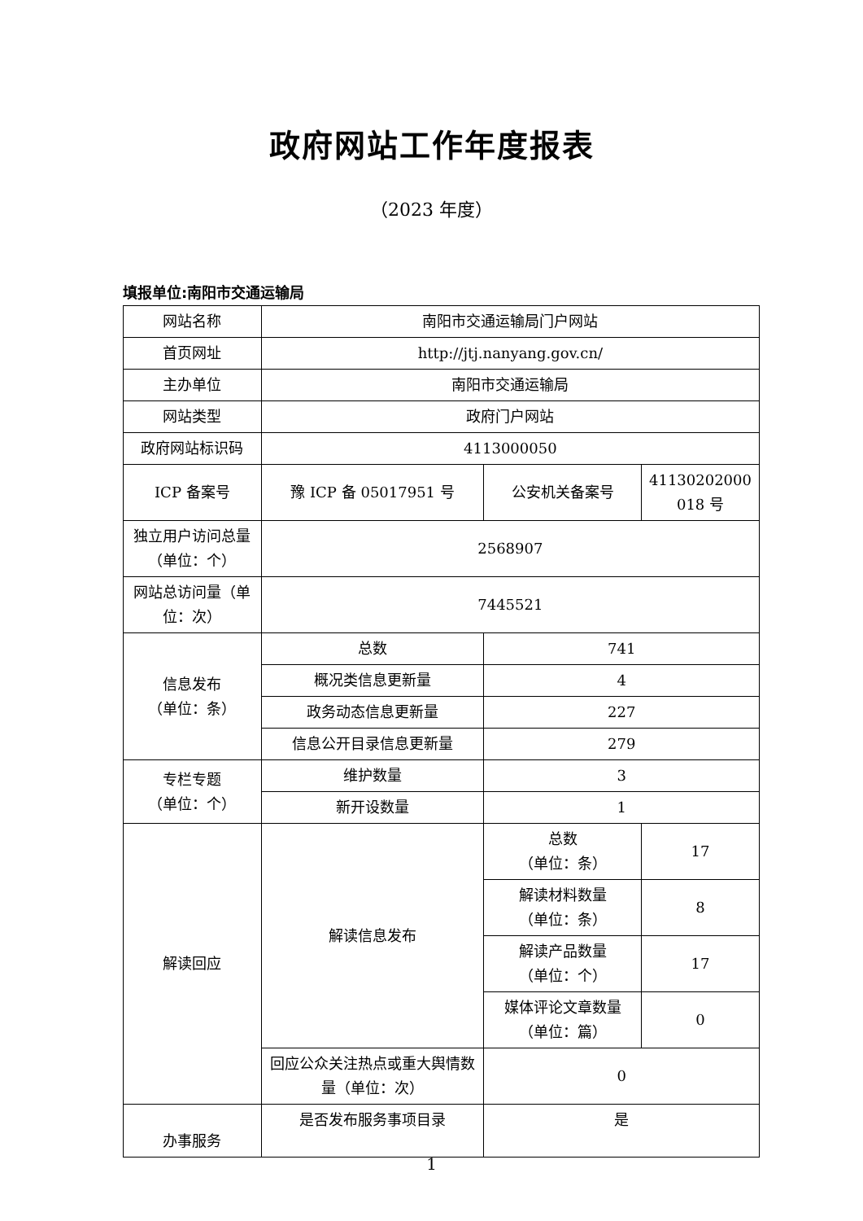政府网站工作年度报表
（2023 年度）
填报单位:南阳市交通运输局
| 网站名称 | 南阳市交通运输局门户网站 | | |
| 首页网址 | http://jtj.nanyang.gov.cn/ | | |
| 主办单位 | 南阳市交通运输局 | | |
| 网站类型 | 政府门户网站 | | |
| 政府网站标识码 | 4113000050 | | |
| ICP 备案号 | 豫 ICP 备 05017951 号 | 公安机关备案号 | 41130202000 018 号 |
| 独立用户访问总量（单位：个） | 2568907 | | |
| 网站总访问量（单位：次） | 7445521 | | |
| 信息发布 （单位：条） | 总数 | 741 | |
| | 概况类信息更新量 | 4 | |
| | 政务动态信息更新量 | 227 | |
| | 信息公开目录信息更新量 | 279 | |
| 专栏专题 （单位：个） | 维护数量 | 3 | |
| | 新开设数量 | 1 | |
| 解读回应 | 解读信息发布 | 总数 （单位：条） | 17 |
| | | 解读材料数量 （单位：条） | 8 |
| | | 解读产品数量 （单位：个） | 17 |
| | | 媒体评论文章数量 （单位：篇） | 0 |
| | 回应公众关注热点或重大舆情数量（单位：次） | 0 | |
| 办事服务 | 是否发布服务事项目录 | 是 | |
1